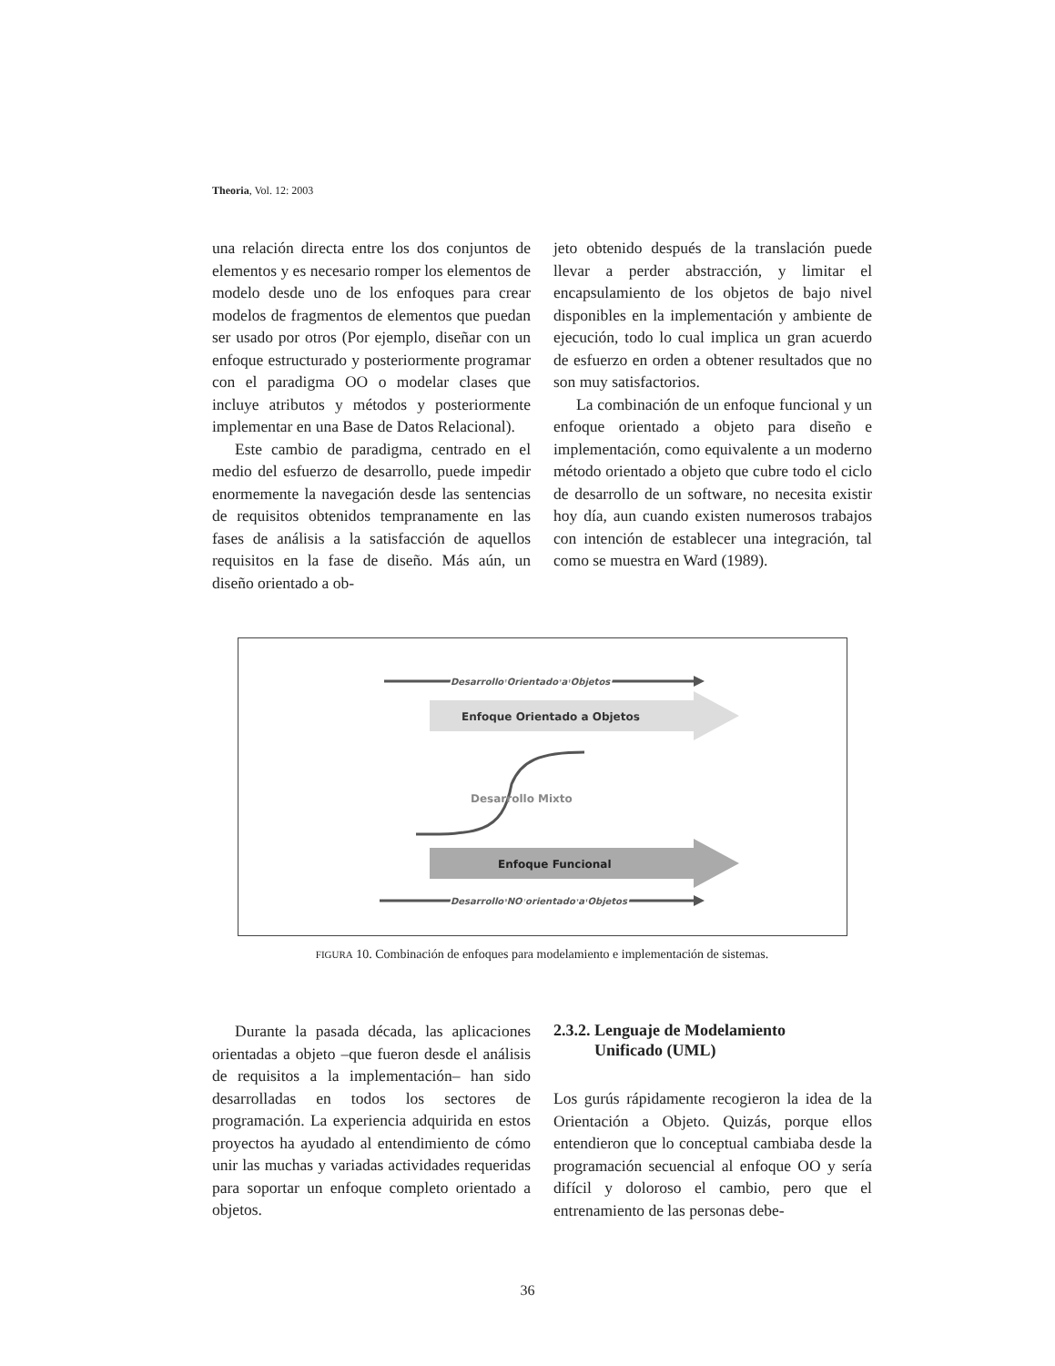Theoria, Vol. 12: 2003
una relación directa entre los dos conjuntos de elementos y es necesario romper los elementos de modelo desde uno de los enfoques para crear modelos de fragmentos de elementos que puedan ser usado por otros (Por ejemplo, diseñar con un enfoque estructurado y posteriormente programar con el paradigma OO o modelar clases que incluye atributos y métodos y posteriormente implementar en una Base de Datos Relacional).
Este cambio de paradigma, centrado en el medio del esfuerzo de desarrollo, puede impedir enormemente la navegación desde las sentencias de requisitos obtenidos tempranamente en las fases de análisis a la satisfacción de aquellos requisitos en la fase de diseño. Más aún, un diseño orientado a ob-
jeto obtenido después de la translación puede llevar a perder abstracción, y limitar el encapsulamiento de los objetos de bajo nivel disponibles en la implementación y ambiente de ejecución, todo lo cual implica un gran acuerdo de esfuerzo en orden a obtener resultados que no son muy satisfactorios.
La combinación de un enfoque funcional y un enfoque orientado a objeto para diseño e implementación, como equivalente a un moderno método orientado a objeto que cubre todo el ciclo de desarrollo de un software, no necesita existir hoy día, aun cuando existen numerosos trabajos con intención de establecer una integración, tal como se muestra en Ward (1989).
Desarrollo Orientado a Objetos
Enfoque Orientado a Objetos
Desarrollo Mixto
Enfoque Funcional
Desarrollo NO orientado a Objetos
FIGURA 10. Combinación de enfoques para modelamiento e implementación de sistemas.
Durante la pasada década, las aplicaciones orientadas a objeto –que fueron desde el análisis de requisitos a la implementación– han sido desarrolladas en todos los sectores de programación. La experiencia adquirida en estos proyectos ha ayudado al entendimiento de cómo unir las muchas y variadas actividades requeridas para soportar un enfoque completo orientado a objetos.
2.3.2. Lenguaje de Modelamiento
Unificado (UML)
Los gurús rápidamente recogieron la idea de la Orientación a Objeto. Quizás, porque ellos entendieron que lo conceptual cambiaba desde la programación secuencial al enfoque OO y sería difícil y doloroso el cambio, pero que el entrenamiento de las personas debe-
36